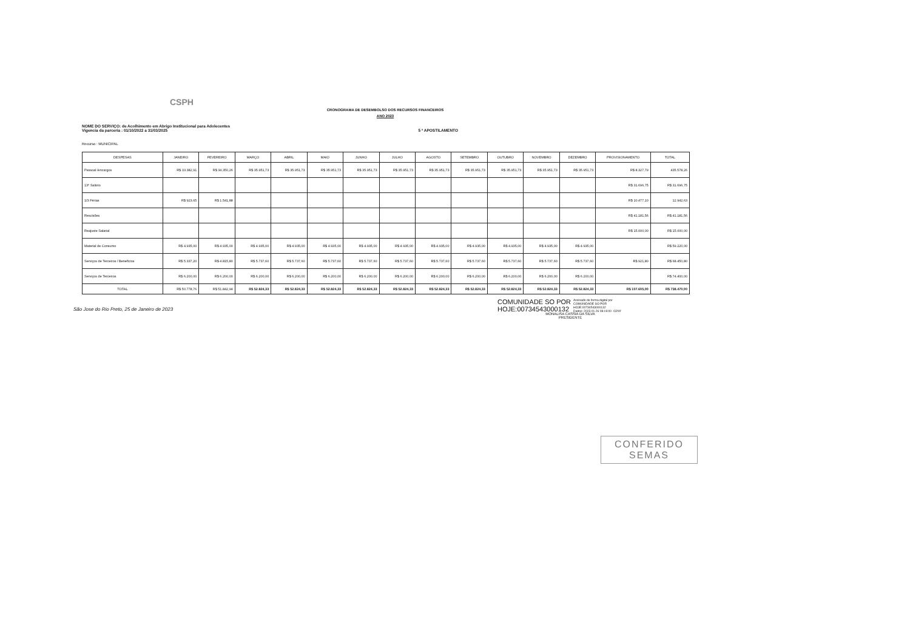CSPH
CRONOGRAMA DE DESEMBOLSO DOS RECURSOS FINANCEIROS
ANO 2023
NOME DO SERVIÇO: de Acolhimento em Abrigo Institucional para Adolecentes
Vigencia da parceria : 01/10/2022 a 31/03/2025
5 ª APOSTILAMENTO
Recurso : MUNICIPAL
| DESPESAS | JANEIRO | FEVEREIRO | MARÇO | ABRIL | MAIO | JUNHO | JULHO | AGOSTO | SETEMBRO | OUTUBRO | NOVEMBRO | DEZEMBRO | PROVISIONAMENTO | TOTAL |
| --- | --- | --- | --- | --- | --- | --- | --- | --- | --- | --- | --- | --- | --- | --- |
| Pessoal /encargos | R$ 33.382,91 | R$ 34.350,26 | R$ 35.951,73 | R$ 35.951,73 | R$ 35.951,73 | R$ 35.951,73 | R$ 35.951,73 | R$ 35.951,73 | R$ 35.951,73 | R$ 35.951,73 | R$ 35.951,73 | R$ 35.951,73 | R$ 8.327,79 | 435.578,26 |
| 13º Salário | | | | | | | | | | | | | R$ 31.696,75 | R$ 31.696,75 |
| 1/3 Férias | R$ 923,65 | R$ 1.541,88 | | | | | | | | | | | R$ 10.477,10 | 12.942,63 |
| Rescisões | | | | | | | | | | | | | R$ 41.181,56 | R$ 41.181,56 |
| Reajuste Salarial | | | | | | | | | | | | | R$ 15.000,00 | R$ 15.000,00 |
| Material de Consumo | R$ 4.935,00 | R$ 4.935,00 | R$ 4.935,00 | R$ 4.935,00 | R$ 4.935,00 | R$ 4.935,00 | R$ 4.935,00 | R$ 4.935,00 | R$ 4.935,00 | R$ 4.935,00 | R$ 4.935,00 | R$ 4.935,00 | | R$ 59.220,00 |
| Serviços de Terceiros / Beneficios | R$ 5.337,20 | R$ 4.815,80 | R$ 5.737,60 | R$ 5.737,60 | R$ 5.737,60 | R$ 5.737,60 | R$ 5.737,60 | R$ 5.737,60 | R$ 5.737,60 | R$ 5.737,60 | R$ 5.737,60 | R$ 5.737,60 | R$ 921,80 | R$ 68.450,80 |
| Serviços de Terceiros | R$ 6.200,00 | R$ 6.200,00 | R$ 6.200,00 | R$ 6.200,00 | R$ 6.200,00 | R$ 6.200,00 | R$ 6.200,00 | R$ 6.200,00 | R$ 6.200,00 | R$ 6.200,00 | R$ 6.200,00 | R$ 6.200,00 | | R$ 74.400,00 |
| TOTAL | R$ 50.778,76 | R$ 51.842,94 | R$ 52.824,33 | R$ 52.824,33 | R$ 52.824,33 | R$ 52.824,33 | R$ 52.824,33 | R$ 52.824,33 | R$ 52.824,33 | R$ 52.824,33 | R$ 52.824,33 | R$ 52.824,33 | R$ 107.605,00 | R$ 738.470,00 |
COMUNIDADE SO POR
HOJE:00734543000132
Assinado de forma digital por
COMUNIDADE SO POR
HOJE:00734543000132
Dados: 2023.01.26 08:19:00 -03'00'
São Jose do Rio Preto, 25 de Janeiro de 2023
MONALISA CASSIA DA SILVA
PRESIDENTE
CONFERIDO
SEMAS